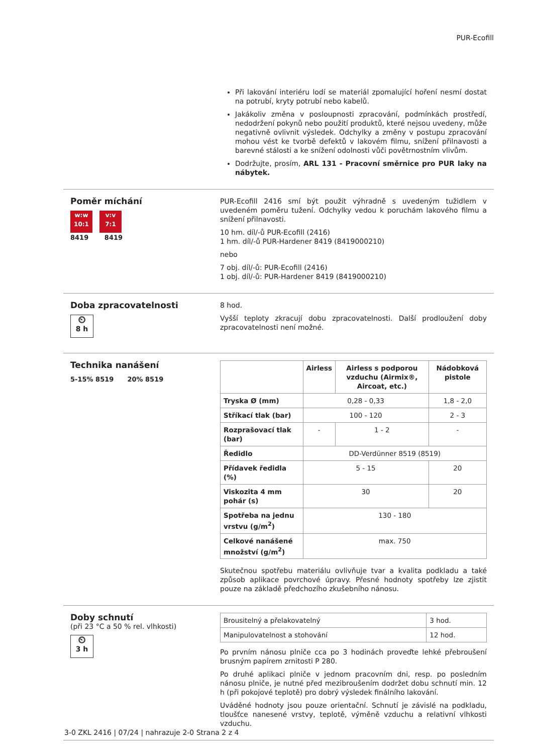PUR-Ecofill
Při lakování interiéru lodí se materiál zpomalující hoření nesmí dostat na potrubí, kryty potrubí nebo kabelů.
Jakákoliv změna v posloupnosti zpracování, podmínkách prostředí, nedodržení pokynů nebo použití produktů, které nejsou uvedeny, může negativně ovlivnit výsledek. Odchylky a změny v postupu zpracování mohou vést ke tvorbě defektů v lakovém filmu, snížení přilnavosti a barevné stálosti a ke snížení odolnosti vůči povětrnostním vlivům.
Dodržujte, prosím, ARL 131 - Pracovní směrnice pro PUR laky na nábytek.
Poměr míchání
w:w
10:1 v:v
7:1
8419 8419
PUR-Ecofill 2416 smí být použit výhradně s uvedeným tužidlem v uvedeném poměru tužení. Odchylky vedou k poruchám lakového filmu a snížení přilnavosti.
10 hm. díl/-ů PUR-Ecofill (2416)
1 hm. díl/-ů PUR-Hardener 8419 (8419000210)
nebo
7 obj. díl/-ů: PUR-Ecofill (2416)
1 obj. díl/-ů: PUR-Hardener 8419 (8419000210)
Doba zpracovatelnosti
⏲
8 h
8 hod.
Vyšší teploty zkracují dobu zpracovatelnosti. Další prodloužení doby zpracovatelnosti není možné.
Technika nanášení
5-15% 8519 20% 8519
| | Airless | Airless s podporou vzduchu (Airmix®, Aircoat, etc.) | Nádobková pistole |
| --- | --- | --- | --- |
| Tryska Ø (mm) | 0,28 - 0,33 | | 1,8 - 2,0 |
| Stříkací tlak (bar) | 100 - 120 | | 2 - 3 |
| Rozprašovací tlak (bar) | - | 1 - 2 | - |
| Ředidlo | DD-Verdünner 8519 (8519) | | |
| Přídavek ředidla (%) | 5 - 15 | | 20 |
| Viskozita 4 mm pohár (s) | 30 | | 20 |
| Spotřeba na jednu vrstvu (g/m<sup>2</sup>) | 130 - 180 | | |
| Celkové nanášené množství (g/m<sup>2</sup>) | max. 750 | | |
Skutečnou spotřebu materiálu ovlivňuje tvar a kvalita podkladu a také způsob aplikace povrchové úpravy. Přesné hodnoty spotřeby lze zjistit pouze na základě předchozího zkušebního nánosu.
Doby schnutí
(při 23 °C a 50 % rel. vlhkosti)
⏲
3 h
| Brousitelný a přelakovatelný | 3 hod. |
| Manipulovatelnost a stohování | 12 hod. |
Po prvním nánosu plniče cca po 3 hodinách proveďte lehké přebroušení brusným papírem zrnitosti P 280.
Po druhé aplikaci plniče v jednom pracovním dni, resp. po posledním nánosu plniče, je nutné před mezibroušením dodržet dobu schnutí min. 12 h (při pokojové teplotě) pro dobrý výsledek finálního lakování.
Uváděné hodnoty jsou pouze orientační. Schnutí je závislé na podkladu, tloušťce nanesené vrstvy, teplotě, výměně vzduchu a relativní vlhkosti vzduchu.
3-0 ZKL 2416 | 07/24 | nahrazuje 2-0 Strana 2 z 4